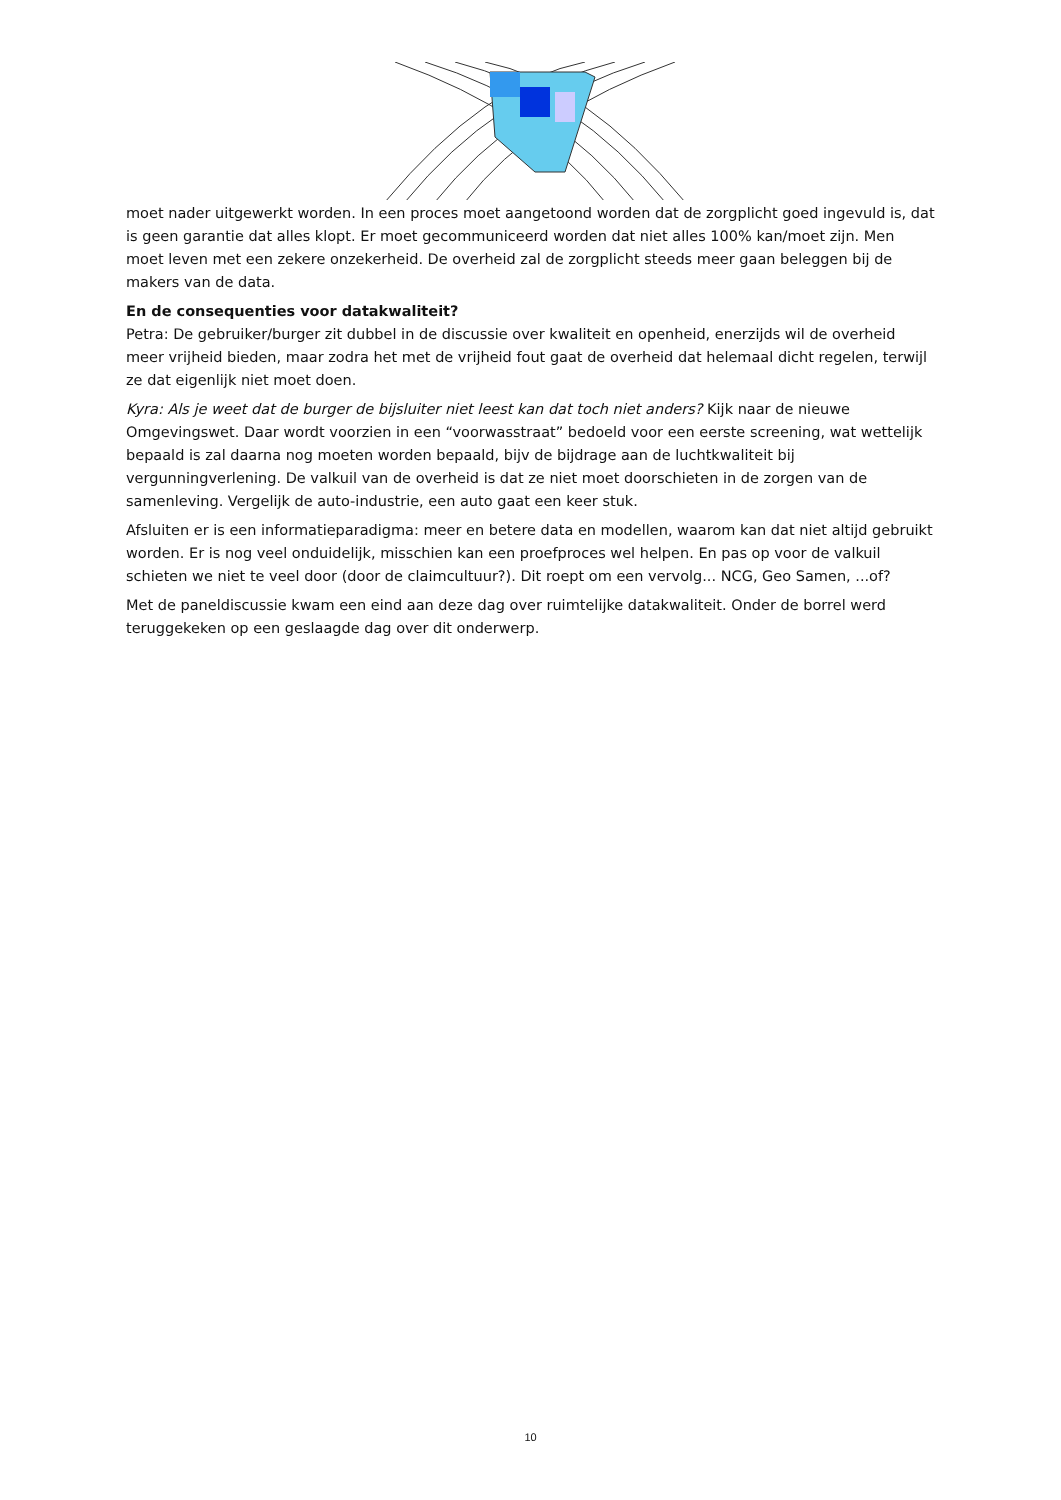moet nader uitgewerkt worden. In een proces moet aangetoond worden dat de zorgplicht goed ingevuld is, dat is geen garantie dat alles klopt. Er moet gecommuniceerd worden dat niet alles 100% kan/moet zijn. Men moet leven met een zekere onzekerheid. De overheid zal de zorgplicht steeds meer gaan beleggen bij de makers van de data.
En de consequenties voor datakwaliteit?
Petra: De gebruiker/burger zit dubbel in de discussie over kwaliteit en openheid, enerzijds wil de overheid meer vrijheid bieden, maar zodra het met de vrijheid fout gaat de overheid dat helemaal dicht regelen, terwijl ze dat eigenlijk niet moet doen.
Kyra: Als je weet dat de burger de bijsluiter niet leest kan dat toch niet anders? Kijk naar de nieuwe Omgevingswet. Daar wordt voorzien in een “voorwasstraat” bedoeld voor een eerste screening, wat wettelijk bepaald is zal daarna nog moeten worden bepaald, bijv de bijdrage aan de luchtkwaliteit bij vergunningverlening. De valkuil van de overheid is dat ze niet moet doorschieten in de zorgen van de samenleving. Vergelijk de auto-industrie, een auto gaat een keer stuk.
Afsluiten er is een informatieparadigma: meer en betere data en modellen, waarom kan dat niet altijd gebruikt worden. Er is nog veel onduidelijk, misschien kan een proefproces wel helpen. En pas op voor de valkuil schieten we niet te veel door (door de claimcultuur?). Dit roept om een vervolg... NCG, Geo Samen, ...of?
Met de paneldiscussie kwam een eind aan deze dag over ruimtelijke datakwaliteit. Onder de borrel werd teruggekeken op een geslaagde dag over dit onderwerp.
10